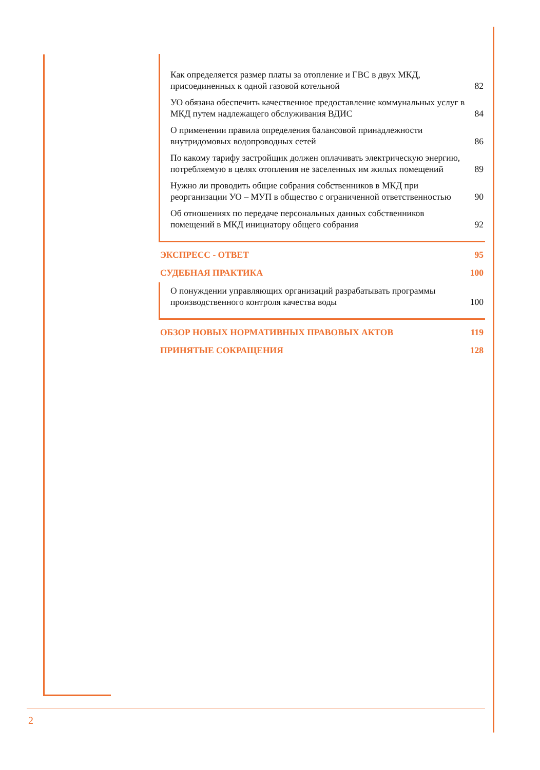Как определяется размер платы за отопление и ГВС в двух МКД, присоединенных к одной газовой котельной 82
УО обязана обеспечить качественное предоставление коммунальных услуг в МКД путем надлежащего обслуживания ВДИС 84
О применении правила определения балансовой принадлежности внутридомовых водопроводных сетей 86
По какому тарифу застройщик должен оплачивать электрическую энергию, потребляемую в целях отопления не заселенных им жилых помещений 89
Нужно ли проводить общие собрания собственников в МКД при реорганизации УО – МУП в общество с ограниченной ответственностью 90
Об отношениях по передаче персональных данных собственников помещений в МКД инициатору общего собрания 92
ЭКСПРЕСС - ОТВЕТ 95
СУДЕБНАЯ ПРАКТИКА 100
О понуждении управляющих организаций разрабатывать программы производственного контроля качества воды 100
ОБЗОР НОВЫХ НОРМАТИВНЫХ ПРАВОВЫХ АКТОВ 119
ПРИНЯТЫЕ СОКРАЩЕНИЯ 128
2